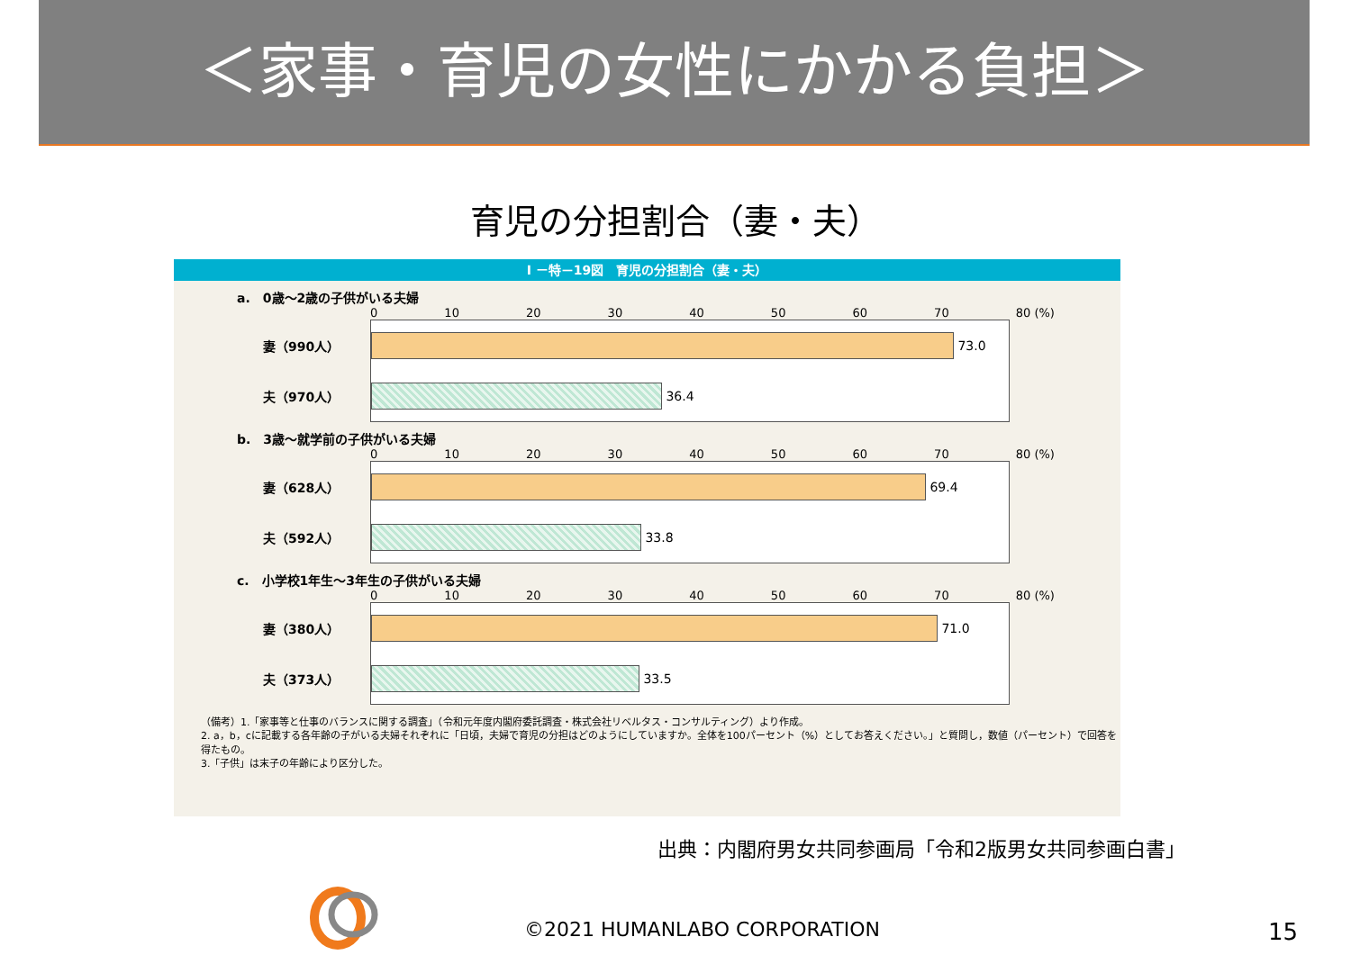＜家事・育児の女性にかかる負担＞
育児の分担割合（妻・夫）
I －特－19図　育児の分担割合（妻・夫）
a.　0歳～2歳の子供がいる夫婦
0 10 20 30 40 50 60 70 80 (%)
妻（990人）
73.0
夫（970人）
36.4
b.　3歳～就学前の子供がいる夫婦
0 10 20 30 40 50 60 70 80 (%)
妻（628人）
69.4
夫（592人）
33.8
c.　小学校1年生～3年生の子供がいる夫婦
0 10 20 30 40 50 60 70 80 (%)
妻（380人）
71.0
夫（373人）
33.5
（備考）1.「家事等と仕事のバランスに関する調査」（令和元年度内閣府委託調査・株式会社リベルタス・コンサルティング）より作成。
2. a，b，cに記載する各年齢の子がいる夫婦それぞれに「日頃，夫婦で育児の分担はどのようにしていますか。全体を100パーセント（%）としてお答えください。」と質問し，数値（パーセント）で回答を得たもの。
3.「子供」は末子の年齢により区分した。
出典：内閣府男女共同参画局「令和2版男女共同参画白書」
©2021 HUMANLABO CORPORATION 15